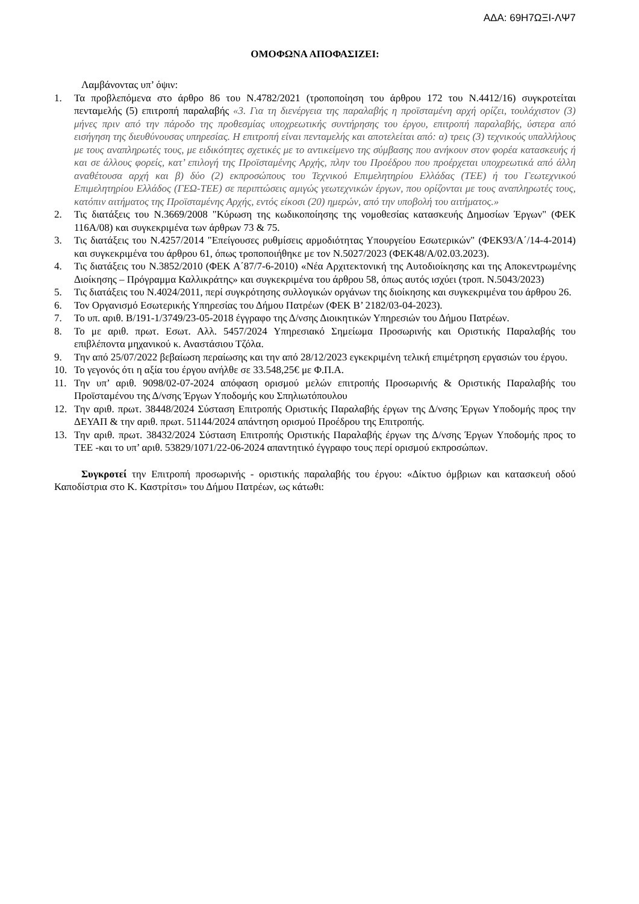ΑΔΑ: 69Η7ΩΞΙ-ΛΨ7
ΟΜΟΦΩΝΑ ΑΠΟΦΑΣΙΖΕΙ:
Λαμβάνοντας υπ’ όψιν:
1. Τα προβλεπόμενα στο άρθρο 86 του Ν.4782/2021 (τροποποίηση του άρθρου 172 του Ν.4412/16) συγκροτείται πενταμελής (5) επιτροπή παραλαβής «3. Για τη διενέργεια της παραλαβής η προϊσταμένη αρχή ορίζει, τουλάχιστον (3) μήνες πριν από την πάροδο της προθεσμίας υποχρεωτικής συντήρησης του έργου, επιτροπή παραλαβής, ύστερα από εισήγηση της διευθύνουσας υπηρεσίας. Η επιτροπή είναι πενταμελής και αποτελείται από: α) τρεις (3) τεχνικούς υπαλλήλους με τους αναπληρωτές τους, με ειδικότητες σχετικές με το αντικείμενο της σύμβασης που ανήκουν στον φορέα κατασκευής ή και σε άλλους φορείς, κατ’ επιλογή της Προϊσταμένης Αρχής, πλην του Προέδρου που προέρχεται υποχρεωτικά από άλλη αναθέτουσα αρχή και β) δύο (2) εκπροσώπους του Τεχνικού Επιμελητηρίου Ελλάδας (ΤΕΕ) ή του Γεωτεχνικού Επιμελητηρίου Ελλάδος (ΓΕΩ-ΤΕΕ) σε περιπτώσεις αμιγώς γεωτεχνικών έργων, που ορίζονται με τους αναπληρωτές τους, κατόπιν αιτήματος της Προϊσταμένης Αρχής, εντός είκοσι (20) ημερών, από την υποβολή του αιτήματος.»
2. Τις διατάξεις του Ν.3669/2008 "Κύρωση της κωδικοποίησης της νομοθεσίας κατασκευής Δημοσίων Έργων" (ΦΕΚ 116Α/08) και συγκεκριμένα των άρθρων 73 & 75.
3. Τις διατάξεις του Ν.4257/2014 "Επείγουσες ρυθμίσεις αρμοδιότητας Υπουργείου Εσωτερικών" (ΦΕΚ93/Α΄/14-4-2014) και συγκεκριμένα του άρθρου 61, όπως τροποποιήθηκε με τον Ν.5027/2023 (ΦΕΚ48/Α/02.03.2023).
4. Τις διατάξεις του Ν.3852/2010 (ΦΕΚ Α΄87/7-6-2010) «Νέα Αρχιτεκτονική της Αυτοδιοίκησης και της Αποκεντρωμένης Διοίκησης – Πρόγραμμα Καλλικράτης» και συγκεκριμένα του άρθρου 58, όπως αυτός ισχύει (τροπ. Ν.5043/2023)
5. Τις διατάξεις του Ν.4024/2011, περί συγκρότησης συλλογικών οργάνων της διοίκησης και συγκεκριμένα του άρθρου 26.
6. Τον Οργανισμό Εσωτερικής Υπηρεσίας του Δήμου Πατρέων (ΦΕΚ Β’ 2182/03-04-2023).
7. Το υπ. αριθ. Β/191-1/3749/23-05-2018 έγγραφο της Δ/νσης Διοικητικών Υπηρεσιών του Δήμου Πατρέων.
8. Το με αριθ. πρωτ. Εσωτ. Αλλ. 5457/2024 Υπηρεσιακό Σημείωμα Προσωρινής και Οριστικής Παραλαβής του επιβλέποντα μηχανικού κ. Αναστάσιου Τζόλα.
9. Την από 25/07/2022 βεβαίωση περαίωσης και την από 28/12/2023 εγκεκριμένη τελική επιμέτρηση εργασιών του έργου.
10. Το γεγονός ότι η αξία του έργου ανήλθε σε 33.548,25€ με Φ.Π.Α.
11. Την υπ’ αριθ. 9098/02-07-2024 απόφαση ορισμού μελών επιτροπής Προσωρινής & Οριστικής Παραλαβής του Προϊσταμένου της Δ/νσης Έργων Υποδομής κου Σπηλιωτόπουλου
12. Την αριθ. πρωτ. 38448/2024 Σύσταση Επιτροπής Οριστικής Παραλαβής έργων της Δ/νσης Έργων Υποδομής προς την ΔΕΥΑΠ & την αριθ. πρωτ. 51144/2024 απάντηση ορισμού Προέδρου της Επιτροπής.
13. Την αριθ. πρωτ. 38432/2024 Σύσταση Επιτροπής Οριστικής Παραλαβής έργων της Δ/νσης Έργων Υποδομής προς το ΤΕΕ -και το υπ’ αριθ. 53829/1071/22-06-2024 απαντητικό έγγραφο τους περί ορισμού εκπροσώπων.
Συγκροτεί την Επιτροπή προσωρινής - οριστικής παραλαβής του έργου: «Δίκτυο όμβριων και κατασκευή οδού Καποδίστρια στο Κ. Καστρίτσι» του Δήμου Πατρέων, ως κάτωθι: